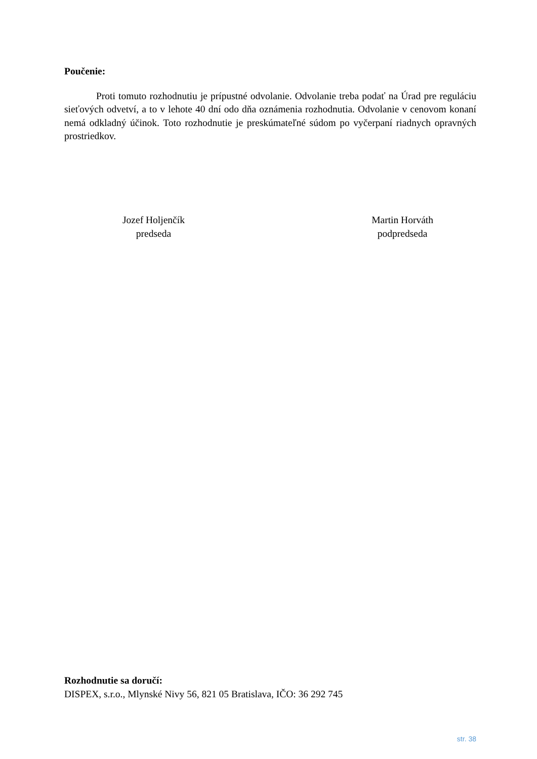Poučenie:
Proti tomuto rozhodnutiu je prípustné odvolanie. Odvolanie treba podať na Úrad pre reguláciu sieťových odvetví, a to v lehote 40 dní odo dňa oznámenia rozhodnutia. Odvolanie v cenovom konaní nemá odkladný účinok. Toto rozhodnutie je preskúmateľné súdom po vyčerpaní riadnych opravných prostriedkov.
Jozef Holjenčík
predseda
Martin Horváth
podpredseda
Rozhodnutie sa doručí:
DISPEX, s.r.o., Mlynské Nivy 56, 821 05 Bratislava, IČO: 36 292 745
str. 38